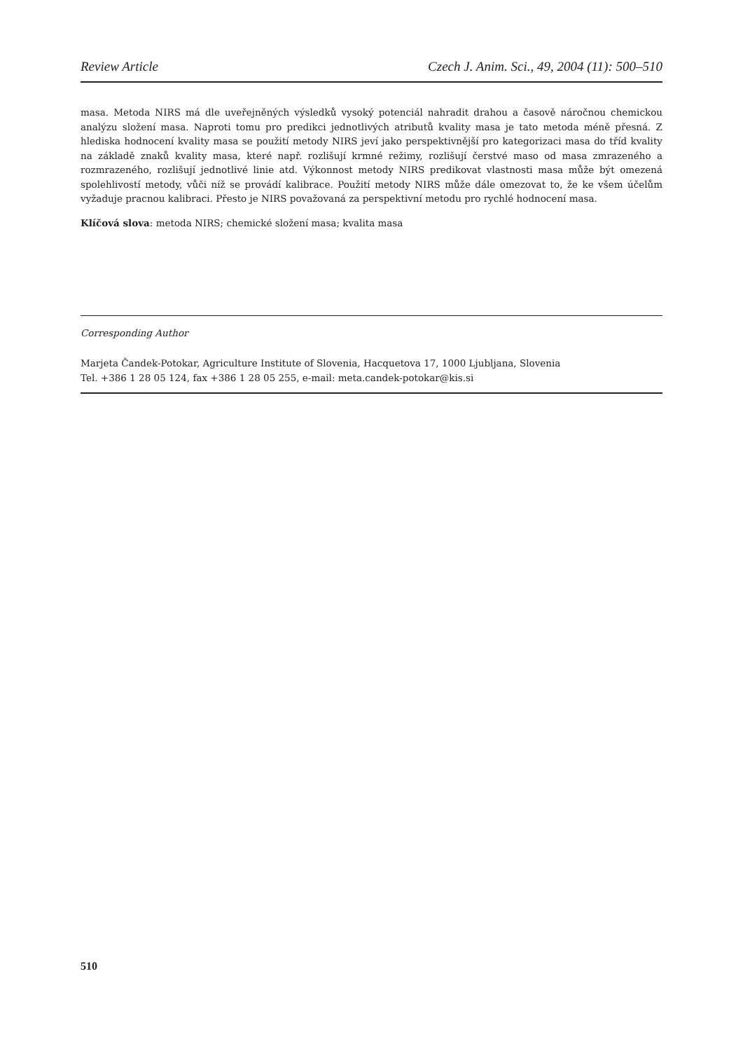Review Article Czech J. Anim. Sci., 49, 2004 (11): 500–510
masa. Metoda NIRS má dle uveřejněných výsledků vysoký potenciál nahradit drahou a časově náročnou chemickou analýzu složení masa. Naproti tomu pro predikci jednotlivých atributů kvality masa je tato metoda méně přesná. Z hlediska hodnocení kvality masa se použití metody NIRS jeví jako perspektivnější pro kategorizaci masa do tříd kvality na základě znaků kvality masa, které např. rozlišují krmné režimy, rozlišují čerstvé maso od masa zmrazeného a rozmrazeného, rozlišují jednotlivé linie atd. Výkonnost metody NIRS predikovat vlastnosti masa může být omezená spolehlivostí metody, vůči níž se provádí kalibrace. Použití metody NIRS může dále omezovat to, že ke všem účelům vyžaduje pracnou kalibraci. Přesto je NIRS považovaná za perspektivní metodu pro rychlé hodnocení masa.
Klíčová slova: metoda NIRS; chemické složení masa; kvalita masa
Corresponding Author
Marjeta Čandek-Potokar, Agriculture Institute of Slovenia, Hacquetova 17, 1000 Ljubljana, Slovenia
Tel. +386 1 28 05 124, fax +386 1 28 05 255, e-mail: meta.candek-potokar@kis.si
510